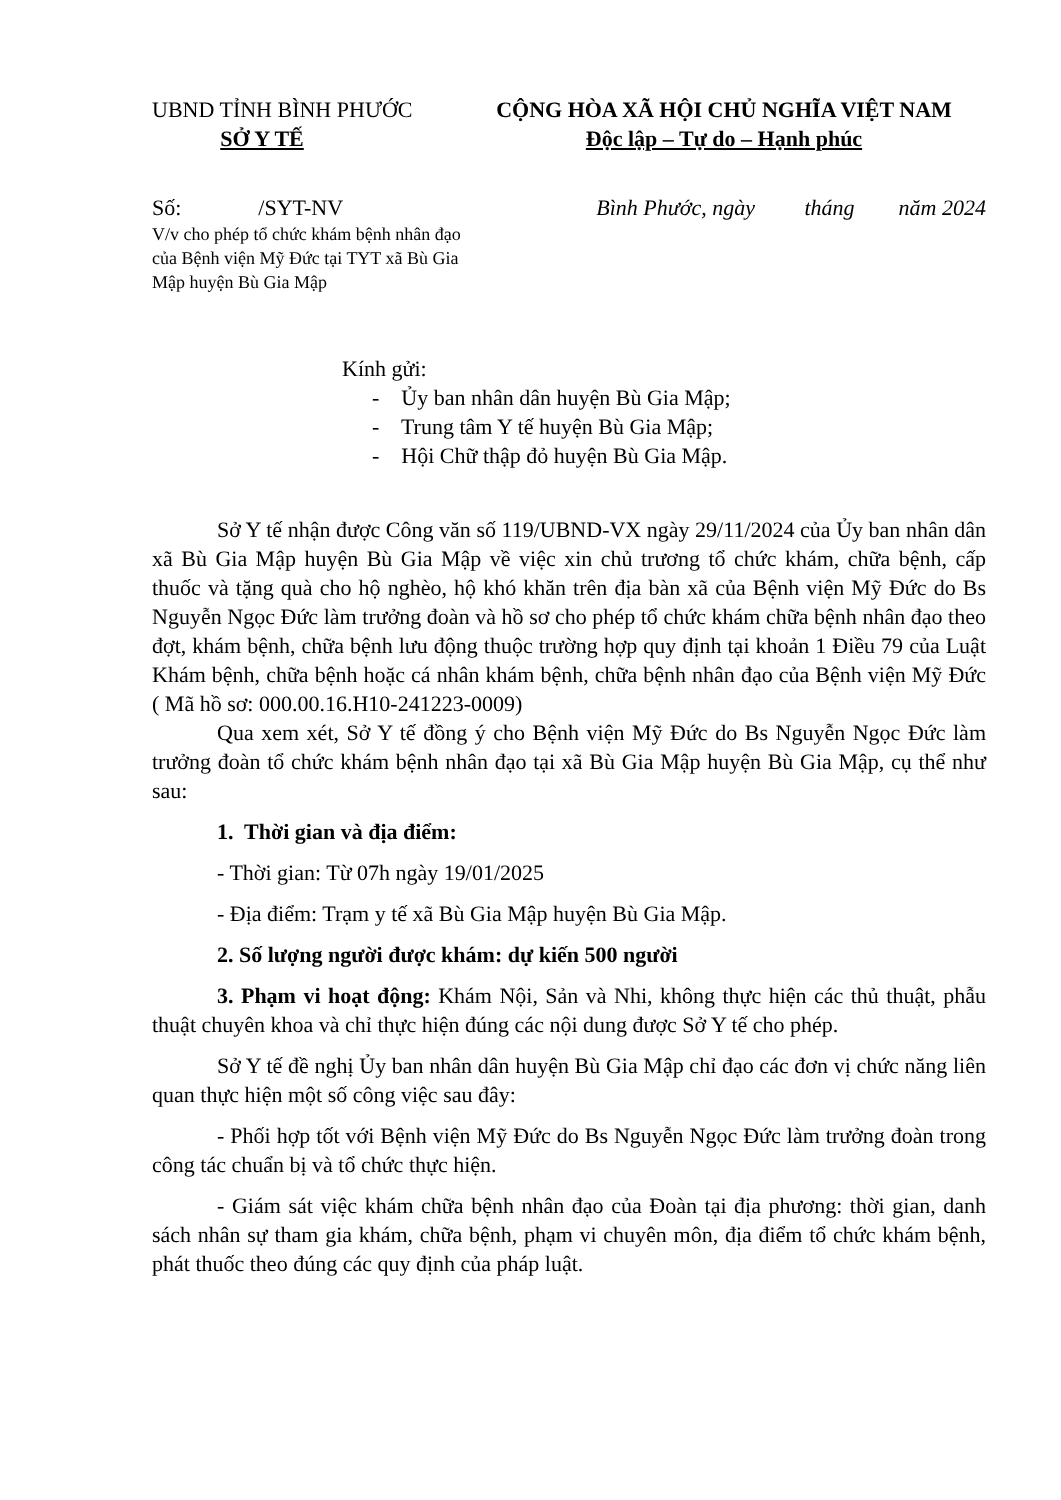UBND TỈNH BÌNH PHƯỚC
SỞ Y TẾ
CỘNG HÒA XÃ HỘI CHỦ NGHĨA VIỆT NAM
Độc lập – Tự do – Hạnh phúc
Số: /SYT-NV
V/v cho phép tổ chức khám bệnh nhân đạo của Bệnh viện Mỹ Đức tại TYT xã Bù Gia Mập huyện Bù Gia Mập
Bình Phước, ngày tháng năm 2024
Kính gửi:
- Ủy ban nhân dân huyện Bù Gia Mập;
- Trung tâm Y tế huyện Bù Gia Mập;
- Hội Chữ thập đỏ huyện Bù Gia Mập.
Sở Y tế nhận được Công văn số 119/UBND-VX ngày 29/11/2024 của Ủy ban nhân dân xã Bù Gia Mập huyện Bù Gia Mập về việc xin chủ trương tổ chức khám, chữa bệnh, cấp thuốc và tặng quà cho hộ nghèo, hộ khó khăn trên địa bàn xã của Bệnh viện Mỹ Đức do Bs Nguyễn Ngọc Đức làm trưởng đoàn và hồ sơ cho phép tổ chức khám chữa bệnh nhân đạo theo đợt, khám bệnh, chữa bệnh lưu động thuộc trường hợp quy định tại khoản 1 Điều 79 của Luật Khám bệnh, chữa bệnh hoặc cá nhân khám bệnh, chữa bệnh nhân đạo của Bệnh viện Mỹ Đức ( Mã hồ sơ: 000.00.16.H10-241223-0009)
Qua xem xét, Sở Y tế đồng ý cho Bệnh viện Mỹ Đức do Bs Nguyễn Ngọc Đức làm trưởng đoàn tổ chức khám bệnh nhân đạo tại xã Bù Gia Mập huyện Bù Gia Mập, cụ thể như sau:
1. Thời gian và địa điểm:
- Thời gian: Từ 07h ngày 19/01/2025
- Địa điểm: Trạm y tế xã Bù Gia Mập huyện Bù Gia Mập.
2. Số lượng người được khám: dự kiến 500 người
3. Phạm vi hoạt động: Khám Nội, Sản và Nhi, không thực hiện các thủ thuật, phẫu thuật chuyên khoa và chỉ thực hiện đúng các nội dung được Sở Y tế cho phép.
Sở Y tế đề nghị Ủy ban nhân dân huyện Bù Gia Mập chỉ đạo các đơn vị chức năng liên quan thực hiện một số công việc sau đây:
- Phối hợp tốt với Bệnh viện Mỹ Đức do Bs Nguyễn Ngọc Đức làm trưởng đoàn trong công tác chuẩn bị và tổ chức thực hiện.
- Giám sát việc khám chữa bệnh nhân đạo của Đoàn tại địa phương: thời gian, danh sách nhân sự tham gia khám, chữa bệnh, phạm vi chuyên môn, địa điểm tổ chức khám bệnh, phát thuốc theo đúng các quy định của pháp luật.